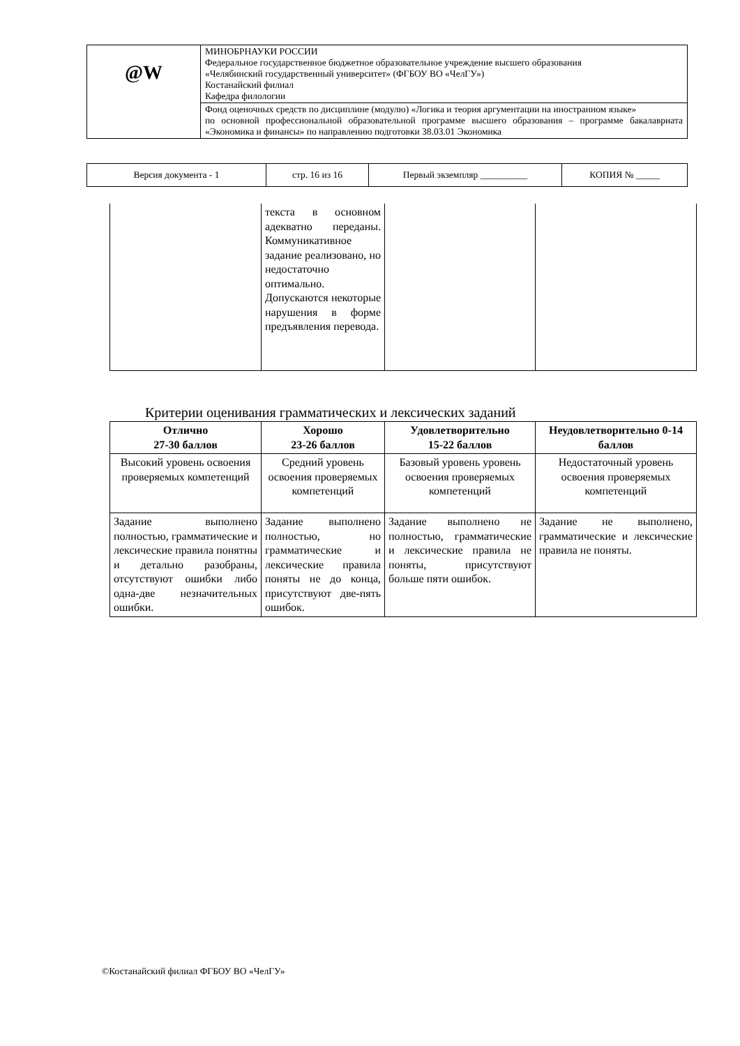| @W | МИНОБРНАУКИ РОССИИ Федеральное государственное бюджетное образовательное учреждение высшего образования «Челябинский государственный университет» (ФГБОУ ВО «ЧелГУ») Костанайский филиал Кафедра филологии |
| | Фонд оценочных средств по дисциплине (модулю) «Логика и теория аргументации на иностранном языке» по основной профессиональной образовательной программе высшего образования – программе бакалавриата «Экономика и финансы» по направлению подготовки 38.03.01 Экономика |
| Версия документа - 1 | стр. 16 из 16 | Первый экземпляр __________ | КОПИЯ № _____ |
| | текста в основном адекватно переданы. Коммуникативное задание реализовано, но недостаточно оптимально. Допускаются некоторые нарушения в форме предъявления перевода. | | |
Критерии оценивания грамматических и лексических заданий
| Отлично 27-30 баллов | Хорошо 23-26 баллов | Удовлетворительно 15-22 баллов | Неудовлетворительно 0-14 баллов |
| --- | --- | --- | --- |
| Высокий уровень освоения проверяемых компетенций | Средний уровень освоения проверяемых компетенций | Базовый уровень уровень освоения проверяемых компетенций | Недостаточный уровень освоения проверяемых компетенций |
| Задание выполнено полностью, грамматические и лексические правила понятны и детально разобраны, отсутствуют ошибки либо одна-две незначительных ошибки. | Задание выполнено полностью, но грамматические и лексические правила поняты не до конца, присутствуют две-пять ошибок. | Задание выполнено не полностью, грамматические и лексические правила не поняты, присутствуют больше пяти ошибок. | Задание не выполнено, грамматические и лексические правила не поняты. |
©Костанайский филиал ФГБОУ ВО «ЧелГУ»